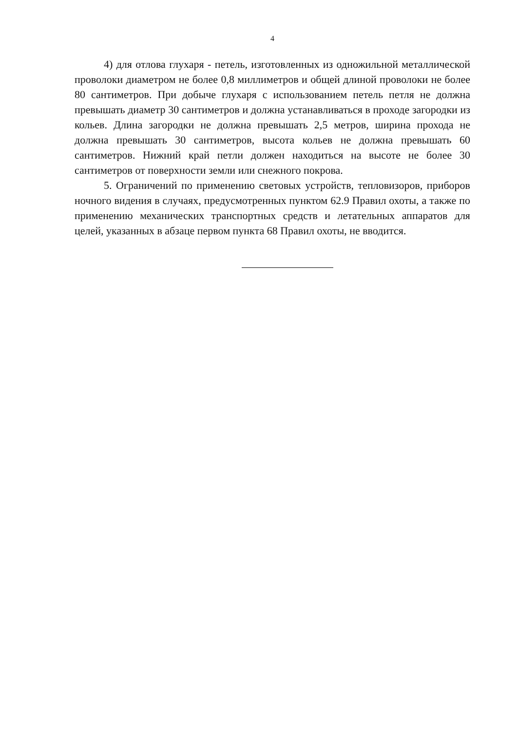4
4) для отлова глухаря - петель, изготовленных из одножильной металлической проволоки диаметром не более 0,8 миллиметров и общей длиной проволоки не более 80 сантиметров. При добыче глухаря с использованием петель петля не должна превышать диаметр 30 сантиметров и должна устанавливаться в проходе загородки из кольев. Длина загородки не должна превышать 2,5 метров, ширина прохода не должна превышать 30 сантиметров, высота кольев не должна превышать 60 сантиметров. Нижний край петли должен находиться на высоте не более 30 сантиметров от поверхности земли или снежного покрова.
5. Ограничений по применению световых устройств, тепловизоров, приборов ночного видения в случаях, предусмотренных пунктом 62.9 Правил охоты, а также по применению механических транспортных средств и летательных аппаратов для целей, указанных в абзаце первом пункта 68 Правил охоты, не вводится.